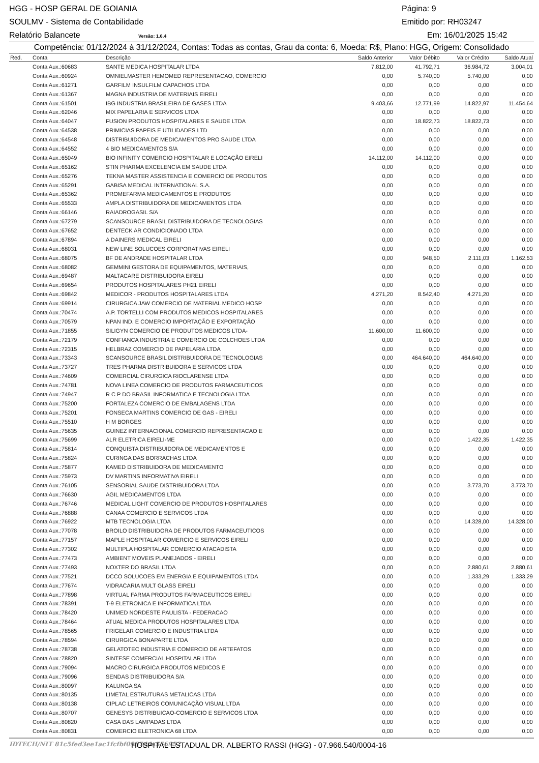HGG - HOSP GERAL DE GOIANIA Página: 9
SOULMV - Sistema de Contabilidade Emitido por: RH03247
Relatório Balancete Versão: 1.6.4 Em: 16/01/2025 15:42
Competência: 01/12/2024 à 31/12/2024, Contas: Todas as contas, Grau da conta: 6, Moeda: R$, Plano: HGG, Origem: Consolidado
| Red. | Conta | Descrição | Saldo Anterior | Valor Débito | Valor Crédito | Saldo Atual |
| --- | --- | --- | --- | --- | --- | --- |
| | Conta Aux.:60683 | SANTE MEDICA HOSPITALAR LTDA | 7.812,00 | 41.792,71 | 36.984,72 | 3.004,01 |
| | Conta Aux.:60924 | OMNIELMASTER HEMOMED REPRESENTACAO, COMERCIO | 0,00 | 5.740,00 | 5.740,00 | 0,00 |
| | Conta Aux.:61271 | GARFILM INSULFILM CAPACHOS LTDA | 0,00 | 0,00 | 0,00 | 0,00 |
| | Conta Aux.:61367 | MAGNA INDUSTRIA DE MATERIAIS EIRELI | 0,00 | 0,00 | 0,00 | 0,00 |
| | Conta Aux.:61501 | IBG INDUSTRIA BRASILEIRA DE GASES LTDA | 9.403,66 | 12.771,99 | 14.822,97 | 11.454,64 |
| | Conta Aux.:62046 | MIX PAPELARIA E SERVICOS LTDA | 0,00 | 0,00 | 0,00 | 0,00 |
| | Conta Aux.:64047 | FUSION PRODUTOS HOSPITALARES E SAUDE LTDA | 0,00 | 18.822,73 | 18.822,73 | 0,00 |
| | Conta Aux.:64538 | PRIMICIAS PAPEIS E UTILIDADES LTD | 0,00 | 0,00 | 0,00 | 0,00 |
| | Conta Aux.:64548 | DISTRIBUIDORA DE MEDICAMENTOS PRO SAUDE LTDA | 0,00 | 0,00 | 0,00 | 0,00 |
| | Conta Aux.:64552 | 4 BIO MEDICAMENTOS S/A | 0,00 | 0,00 | 0,00 | 0,00 |
| | Conta Aux.:65049 | BIO INFINITY COMERCIO HOSPITALAR E LOCAÇÃO EIRELI | 14.112,00 | 14.112,00 | 0,00 | 0,00 |
| | Conta Aux.:65162 | STIN PHARMA EXCELENCIA EM SAUDE LTDA | 0,00 | 0,00 | 0,00 | 0,00 |
| | Conta Aux.:65276 | TEKNA MASTER ASSISTENCIA E COMERCIO DE PRODUTOS | 0,00 | 0,00 | 0,00 | 0,00 |
| | Conta Aux.:65291 | GABISA MEDICAL INTERNATIONAL S.A. | 0,00 | 0,00 | 0,00 | 0,00 |
| | Conta Aux.:65362 | PROMEFARMA MEDICAMENTOS E PRODUTOS | 0,00 | 0,00 | 0,00 | 0,00 |
| | Conta Aux.:65533 | AMPLA DISTRIBUIDORA DE MEDICAMENTOS LTDA | 0,00 | 0,00 | 0,00 | 0,00 |
| | Conta Aux.:66146 | RAIADROGASIL S/A | 0,00 | 0,00 | 0,00 | 0,00 |
| | Conta Aux.:67279 | SCANSOURCE BRASIL DISTRIBUIDORA DE TECNOLOGIAS | 0,00 | 0,00 | 0,00 | 0,00 |
| | Conta Aux.:67652 | DENTECK AR CONDICIONADO LTDA | 0,00 | 0,00 | 0,00 | 0,00 |
| | Conta Aux.:67894 | A DAINERS MEDICAL EIRELI | 0,00 | 0,00 | 0,00 | 0,00 |
| | Conta Aux.:68031 | NEW LINE SOLUCOES CORPORATIVAS EIRELI | 0,00 | 0,00 | 0,00 | 0,00 |
| | Conta Aux.:68075 | BF DE ANDRADE HOSPITALAR LTDA | 0,00 | 948,50 | 2.111,03 | 1.162,53 |
| | Conta Aux.:68082 | GEMMINI GESTORA DE EQUIPAMENTOS, MATERIAIS, | 0,00 | 0,00 | 0,00 | 0,00 |
| | Conta Aux.:69487 | MALTACARE DISTRIBUIDORA EIRELI | 0,00 | 0,00 | 0,00 | 0,00 |
| | Conta Aux.:69654 | PRODUTOS HOSPITALARES PH21 EIRELI | 0,00 | 0,00 | 0,00 | 0,00 |
| | Conta Aux.:69842 | MEDICOR - PRODUTOS HOSPITALARES LTDA | 4.271,20 | 8.542,40 | 4.271,20 | 0,00 |
| | Conta Aux.:69914 | CIRURGICA JAW COMERCIO DE MATERIAL MEDICO HOSP | 0,00 | 0,00 | 0,00 | 0,00 |
| | Conta Aux.:70474 | A.P. TORTELLI COM PRODUTOS MEDICOS HOSPITALARES | 0,00 | 0,00 | 0,00 | 0,00 |
| | Conta Aux.:70579 | NPAN IND. E COMERCIO IMPORTAÇÃO E EXPORTAÇÃO | 0,00 | 0,00 | 0,00 | 0,00 |
| | Conta Aux.:71855 | SILIGYN COMERCIO DE PRODUTOS MEDICOS LTDA- | 11.600,00 | 11.600,00 | 0,00 | 0,00 |
| | Conta Aux.:72179 | CONFIANCA INDUSTRIA E COMERCIO DE COLCHOES LTDA | 0,00 | 0,00 | 0,00 | 0,00 |
| | Conta Aux.:72315 | HELBRAZ COMERCIO DE PAPELARIA LTDA | 0,00 | 0,00 | 0,00 | 0,00 |
| | Conta Aux.:73343 | SCANSOURCE BRASIL DISTRIBUIDORA DE TECNOLOGIAS | 0,00 | 464.640,00 | 464.640,00 | 0,00 |
| | Conta Aux.:73727 | TRES PHARMA DISTRIBUIDORA E SERVICOS LTDA | 0,00 | 0,00 | 0,00 | 0,00 |
| | Conta Aux.:74609 | COMERCIAL CIRURGICA RIOCLARENSE LTDA | 0,00 | 0,00 | 0,00 | 0,00 |
| | Conta Aux.:74781 | NOVA LINEA COMERCIO DE PRODUTOS FARMACEUTICOS | 0,00 | 0,00 | 0,00 | 0,00 |
| | Conta Aux.:74947 | R C P DO BRASIL INFORMATICA E TECNOLOGIA LTDA | 0,00 | 0,00 | 0,00 | 0,00 |
| | Conta Aux.:75200 | FORTALEZA COMERCIO DE EMBALAGENS LTDA | 0,00 | 0,00 | 0,00 | 0,00 |
| | Conta Aux.:75201 | FONSECA MARTINS COMERCIO DE GAS - EIRELI | 0,00 | 0,00 | 0,00 | 0,00 |
| | Conta Aux.:75510 | H M BORGES | 0,00 | 0,00 | 0,00 | 0,00 |
| | Conta Aux.:75635 | GUINEZ INTERNACIONAL COMERCIO REPRESENTACAO E | 0,00 | 0,00 | 0,00 | 0,00 |
| | Conta Aux.:75699 | ALR ELETRICA EIRELI-ME | 0,00 | 0,00 | 1.422,35 | 1.422,35 |
| | Conta Aux.:75814 | CONQUISTA DISTRIBUIDORA DE MEDICAMENTOS E | 0,00 | 0,00 | 0,00 | 0,00 |
| | Conta Aux.:75824 | CURINGA DAS BORRACHAS LTDA | 0,00 | 0,00 | 0,00 | 0,00 |
| | Conta Aux.:75877 | KAMED DISTRIBUIDORA DE MEDICAMENTO | 0,00 | 0,00 | 0,00 | 0,00 |
| | Conta Aux.:75973 | DV MARTINS INFORMATIVA EIRELI | 0,00 | 0,00 | 0,00 | 0,00 |
| | Conta Aux.:76105 | SENSORIAL SAUDE DISTRIBUIDORA LTDA | 0,00 | 0,00 | 3.773,70 | 3.773,70 |
| | Conta Aux.:76630 | AGIL MEDICAMENTOS LTDA | 0,00 | 0,00 | 0,00 | 0,00 |
| | Conta Aux.:76746 | MEDICAL LIGHT COMERCIO DE PRODUTOS HOSPITALARES | 0,00 | 0,00 | 0,00 | 0,00 |
| | Conta Aux.:76888 | CANAA COMERCIO E SERVICOS LTDA | 0,00 | 0,00 | 0,00 | 0,00 |
| | Conta Aux.:76922 | MTB TECNOLOGIA LTDA | 0,00 | 0,00 | 14.328,00 | 14.328,00 |
| | Conta Aux.:77078 | BROILO DISTRIBUIDORA DE PRODUTOS FARMACEUTICOS | 0,00 | 0,00 | 0,00 | 0,00 |
| | Conta Aux.:77157 | MAPLE HOSPITALAR COMERCIO E SERVICOS EIRELI | 0,00 | 0,00 | 0,00 | 0,00 |
| | Conta Aux.:77302 | MULTIPLA HOSPITALAR COMERCIO ATACADISTA | 0,00 | 0,00 | 0,00 | 0,00 |
| | Conta Aux.:77473 | AMBIENT MOVEIS PLANEJADOS - EIRELI | 0,00 | 0,00 | 0,00 | 0,00 |
| | Conta Aux.:77493 | NOXTER DO BRASIL LTDA | 0,00 | 0,00 | 2.880,61 | 2.880,61 |
| | Conta Aux.:77521 | DCCO SOLUCOES EM ENERGIA E EQUIPAMENTOS LTDA | 0,00 | 0,00 | 1.333,29 | 1.333,29 |
| | Conta Aux.:77674 | VIDRACARIA MULT GLASS EIRELI | 0,00 | 0,00 | 0,00 | 0,00 |
| | Conta Aux.:77898 | VIRTUAL FARMA PRODUTOS FARMACEUTICOS EIRELI | 0,00 | 0,00 | 0,00 | 0,00 |
| | Conta Aux.:78391 | T-9 ELETRONICA E INFORMATICA LTDA | 0,00 | 0,00 | 0,00 | 0,00 |
| | Conta Aux.:78420 | UNIMED NORDESTE PAULISTA - FEDERACAO | 0,00 | 0,00 | 0,00 | 0,00 |
| | Conta Aux.:78464 | ATUAL MEDICA PRODUTOS HOSPITALARES LTDA | 0,00 | 0,00 | 0,00 | 0,00 |
| | Conta Aux.:78565 | FRIGELAR COMERCIO E INDUSTRIA LTDA | 0,00 | 0,00 | 0,00 | 0,00 |
| | Conta Aux.:78594 | CIRURGICA BONAPARTE LTDA | 0,00 | 0,00 | 0,00 | 0,00 |
| | Conta Aux.:78738 | GELATOTEC INDUSTRIA E COMERCIO DE ARTEFATOS | 0,00 | 0,00 | 0,00 | 0,00 |
| | Conta Aux.:78820 | SINTESE COMERCIAL HOSPITALAR LTDA | 0,00 | 0,00 | 0,00 | 0,00 |
| | Conta Aux.:79094 | MACRO CIRURGICA PRODUTOS MEDICOS E | 0,00 | 0,00 | 0,00 | 0,00 |
| | Conta Aux.:79096 | SENDAS DISTRIBUIDORA S/A | 0,00 | 0,00 | 0,00 | 0,00 |
| | Conta Aux.:80097 | KALUNGA SA | 0,00 | 0,00 | 0,00 | 0,00 |
| | Conta Aux.:80135 | LIMETAL ESTRUTURAS METALICAS LTDA | 0,00 | 0,00 | 0,00 | 0,00 |
| | Conta Aux.:80138 | CIPLAC LETREIROS COMUNICAÇÃO VISUAL LTDA | 0,00 | 0,00 | 0,00 | 0,00 |
| | Conta Aux.:80707 | GENESYS DISTRIBUICAO-COMERCIO E SERVICOS LTDA | 0,00 | 0,00 | 0,00 | 0,00 |
| | Conta Aux.:80820 | CASA DAS LAMPADAS LTDA | 0,00 | 0,00 | 0,00 | 0,00 |
| | Conta Aux.:80831 | COMERCIO ELETRONICA 68 LTDA | 0,00 | 0,00 | 0,00 | 0,00 |
IDTECH/NIT 81c5fed3ee1ac1fcfbf0987dda556952 HOSPITAL ESTADUAL DR. ALBERTO RASSI (HGG) - 07.966.540/0004-16